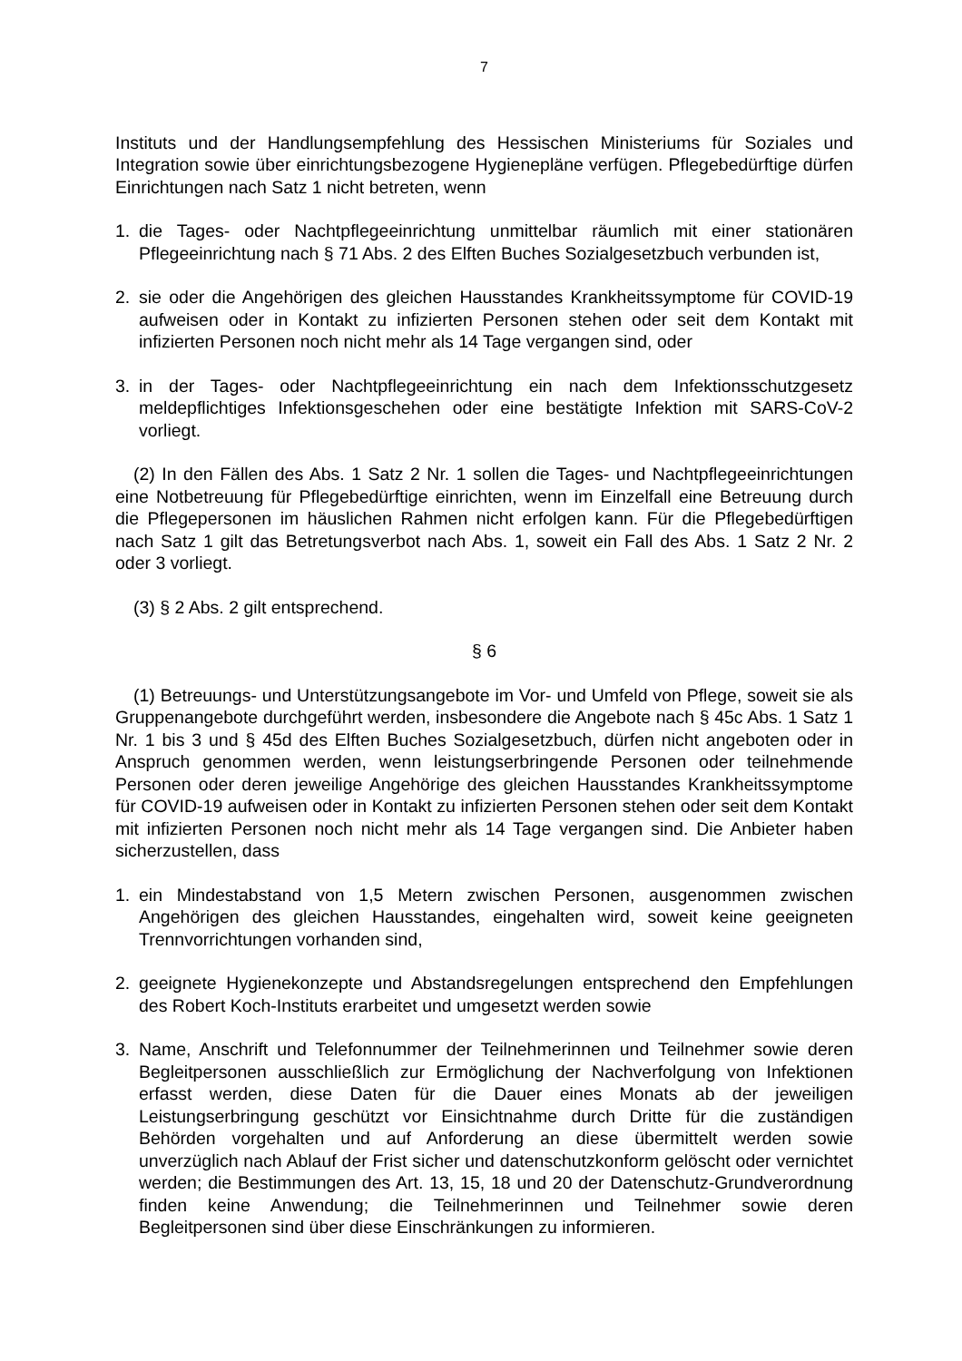7
Instituts und der Handlungsempfehlung des Hessischen Ministeriums für Soziales und Integration sowie über einrichtungsbezogene Hygienepläne verfügen. Pflegebedürftige dürfen Einrichtungen nach Satz 1 nicht betreten, wenn
1. die Tages- oder Nachtpflegeeinrichtung unmittelbar räumlich mit einer stationären Pflegeeinrichtung nach § 71 Abs. 2 des Elften Buches Sozialgesetzbuch verbunden ist,
2. sie oder die Angehörigen des gleichen Hausstandes Krankheitssymptome für COVID-19 aufweisen oder in Kontakt zu infizierten Personen stehen oder seit dem Kontakt mit infizierten Personen noch nicht mehr als 14 Tage vergangen sind, oder
3. in der Tages- oder Nachtpflegeeinrichtung ein nach dem Infektionsschutzgesetz meldepflichtiges Infektionsgeschehen oder eine bestätigte Infektion mit SARS-CoV-2 vorliegt.
(2) In den Fällen des Abs. 1 Satz 2 Nr. 1 sollen die Tages- und Nachtpflegeeinrichtungen eine Notbetreuung für Pflegebedürftige einrichten, wenn im Einzelfall eine Betreuung durch die Pflegepersonen im häuslichen Rahmen nicht erfolgen kann. Für die Pflegebedürftigen nach Satz 1 gilt das Betretungsverbot nach Abs. 1, soweit ein Fall des Abs. 1 Satz 2 Nr. 2 oder 3 vorliegt.
(3) § 2 Abs. 2 gilt entsprechend.
§ 6
(1) Betreuungs- und Unterstützungsangebote im Vor- und Umfeld von Pflege, soweit sie als Gruppenangebote durchgeführt werden, insbesondere die Angebote nach § 45c Abs. 1 Satz 1 Nr. 1 bis 3 und § 45d des Elften Buches Sozialgesetzbuch, dürfen nicht angeboten oder in Anspruch genommen werden, wenn leistungserbringende Personen oder teilnehmende Personen oder deren jeweilige Angehörige des gleichen Hausstandes Krankheitssymptome für COVID-19 aufweisen oder in Kontakt zu infizierten Personen stehen oder seit dem Kontakt mit infizierten Personen noch nicht mehr als 14 Tage vergangen sind. Die Anbieter haben sicherzustellen, dass
1. ein Mindestabstand von 1,5 Metern zwischen Personen, ausgenommen zwischen Angehörigen des gleichen Hausstandes, eingehalten wird, soweit keine geeigneten Trennvorrichtungen vorhanden sind,
2. geeignete Hygienekonzepte und Abstandsregelungen entsprechend den Empfehlungen des Robert Koch-Instituts erarbeitet und umgesetzt werden sowie
3. Name, Anschrift und Telefonnummer der Teilnehmerinnen und Teilnehmer sowie deren Begleitpersonen ausschließlich zur Ermöglichung der Nachverfolgung von Infektionen erfasst werden, diese Daten für die Dauer eines Monats ab der jeweiligen Leistungserbringung geschützt vor Einsichtnahme durch Dritte für die zuständigen Behörden vorgehalten und auf Anforderung an diese übermittelt werden sowie unverzüglich nach Ablauf der Frist sicher und datenschutzkonform gelöscht oder vernichtet werden; die Bestimmungen des Art. 13, 15, 18 und 20 der Datenschutz-Grundverordnung finden keine Anwendung; die Teilnehmerinnen und Teilnehmer sowie deren Begleitpersonen sind über diese Einschränkungen zu informieren.